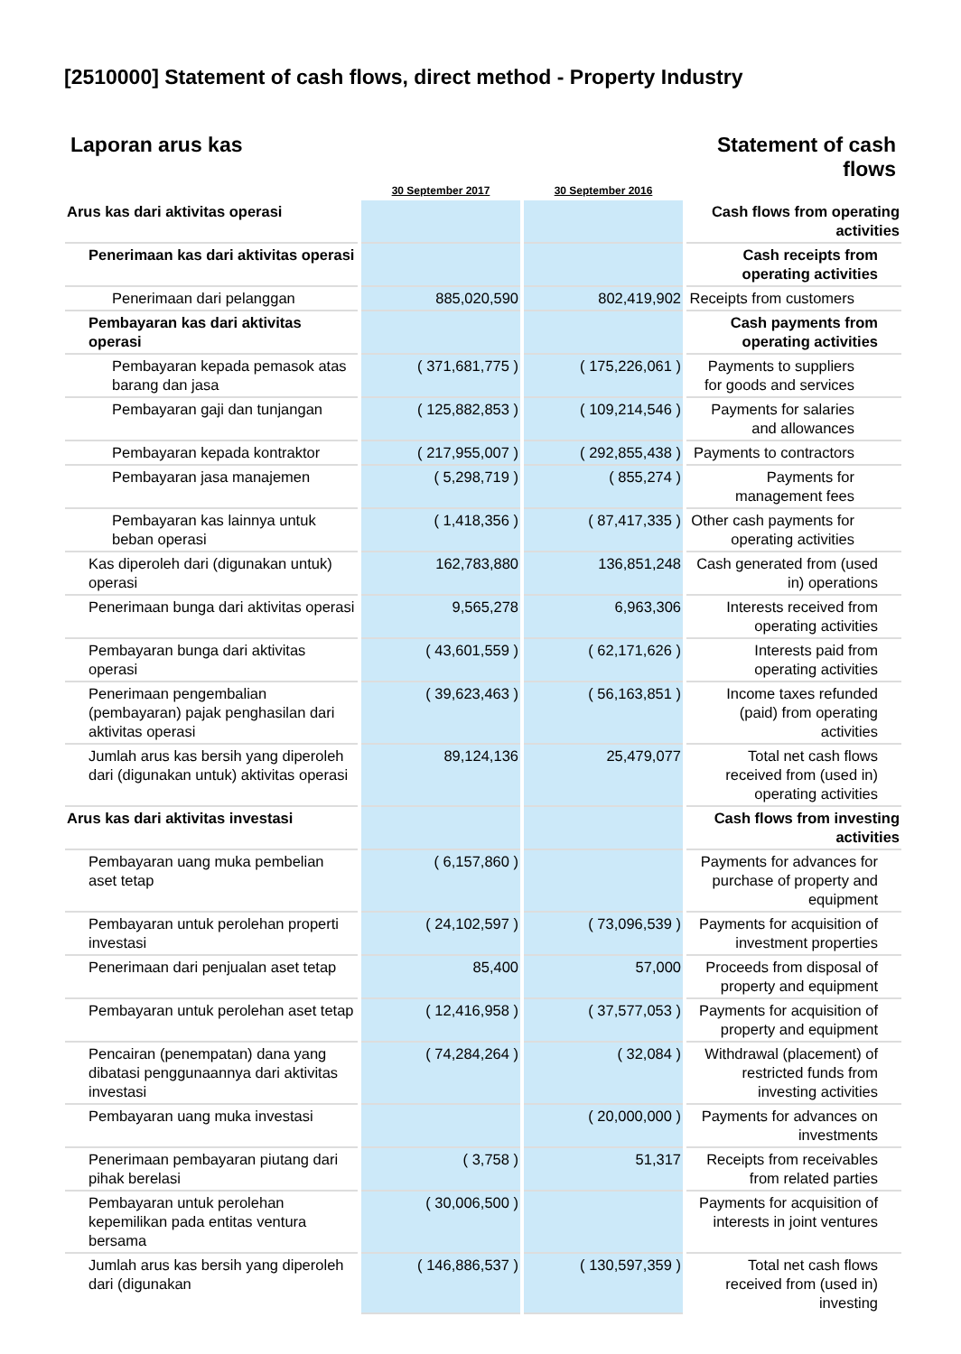[2510000] Statement of cash flows, direct method - Property Industry
Laporan arus kas Statement of cash flows
| | 30 September 2017 | 30 September 2016 | |
| --- | --- | --- | --- |
| Arus kas dari aktivitas operasi | | | Cash flows from operating activities |
| Penerimaan kas dari aktivitas operasi | | | Cash receipts from operating activities |
| Penerimaan dari pelanggan | 885,020,590 | 802,419,902 | Receipts from customers |
| Pembayaran kas dari aktivitas operasi | | | Cash payments from operating activities |
| Pembayaran kepada pemasok atas barang dan jasa | ( 371,681,775 ) | ( 175,226,061 ) | Payments to suppliers for goods and services |
| Pembayaran gaji dan tunjangan | ( 125,882,853 ) | ( 109,214,546 ) | Payments for salaries and allowances |
| Pembayaran kepada kontraktor | ( 217,955,007 ) | ( 292,855,438 ) | Payments to contractors |
| Pembayaran jasa manajemen | ( 5,298,719 ) | ( 855,274 ) | Payments for management fees |
| Pembayaran kas lainnya untuk beban operasi | ( 1,418,356 ) | ( 87,417,335 ) | Other cash payments for operating activities |
| Kas diperoleh dari (digunakan untuk) operasi | 162,783,880 | 136,851,248 | Cash generated from (used in) operations |
| Penerimaan bunga dari aktivitas operasi | 9,565,278 | 6,963,306 | Interests received from operating activities |
| Pembayaran bunga dari aktivitas operasi | ( 43,601,559 ) | ( 62,171,626 ) | Interests paid from operating activities |
| Penerimaan pengembalian (pembayaran) pajak penghasilan dari aktivitas operasi | ( 39,623,463 ) | ( 56,163,851 ) | Income taxes refunded (paid) from operating activities |
| Jumlah arus kas bersih yang diperoleh dari (digunakan untuk) aktivitas operasi | 89,124,136 | 25,479,077 | Total net cash flows received from (used in) operating activities |
| Arus kas dari aktivitas investasi | | | Cash flows from investing activities |
| Pembayaran uang muka pembelian aset tetap | ( 6,157,860 ) | | Payments for advances for purchase of property and equipment |
| Pembayaran untuk perolehan properti investasi | ( 24,102,597 ) | ( 73,096,539 ) | Payments for acquisition of investment properties |
| Penerimaan dari penjualan aset tetap | 85,400 | 57,000 | Proceeds from disposal of property and equipment |
| Pembayaran untuk perolehan aset tetap | ( 12,416,958 ) | ( 37,577,053 ) | Payments for acquisition of property and equipment |
| Pencairan (penempatan) dana yang dibatasi penggunaannya dari aktivitas investasi | ( 74,284,264 ) | ( 32,084 ) | Withdrawal (placement) of restricted funds from investing activities |
| Pembayaran uang muka investasi | | ( 20,000,000 ) | Payments for advances on investments |
| Penerimaan pembayaran piutang dari pihak berelasi | ( 3,758 ) | 51,317 | Receipts from receivables from related parties |
| Pembayaran untuk perolehan kepemilikan pada entitas ventura bersama | ( 30,006,500 ) | | Payments for acquisition of interests in joint ventures |
| Jumlah arus kas bersih yang diperoleh dari (digunakan | ( 146,886,537 ) | ( 130,597,359 ) | Total net cash flows received from (used in) investing |